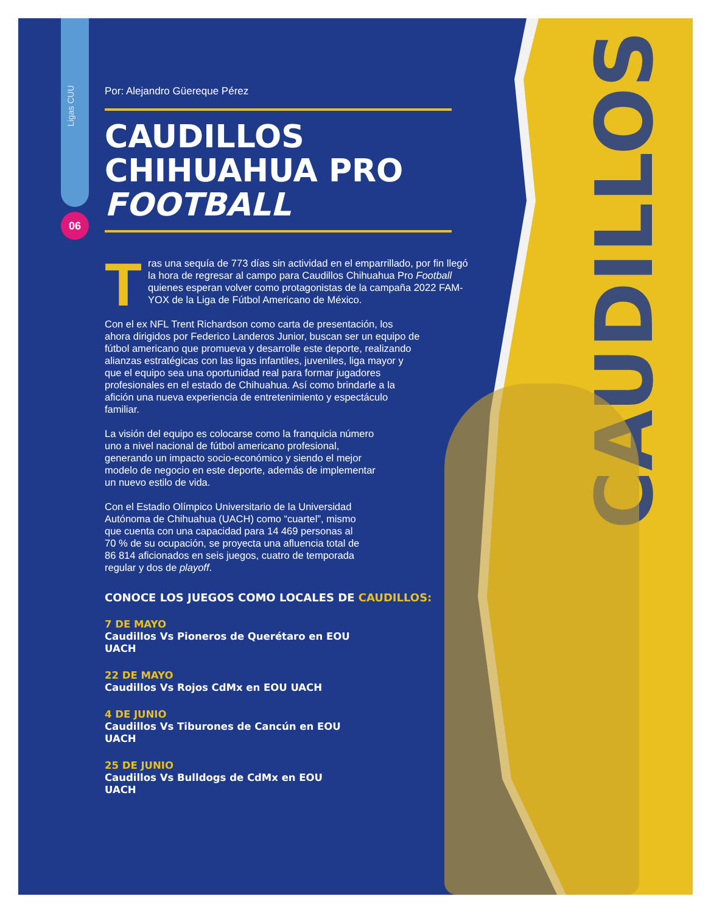CAUDILLOS
Ligas CUU
06
Por: Alejandro Güereque Pérez
CAUDILLOS CHIHUAHUA PRO FOOTBALL
Tras una sequía de 773 días sin actividad en el emparrillado, por fin llegó la hora de regresar al campo para Caudillos Chihuahua Pro Football quienes esperan volver como protagonistas de la campaña 2022 FAM-YOX de la Liga de Fútbol Americano de México.
Con el ex NFL Trent Richardson como carta de presentación, los ahora dirigidos por Federico Landeros Junior, buscan ser un equipo de fútbol americano que promueva y desarrolle este deporte, realizando alianzas estratégicas con las ligas infantiles, juveniles, liga mayor y que el equipo sea una oportunidad real para formar jugadores profesionales en el estado de Chihuahua. Así como brindarle a la afición una nueva experiencia de entretenimiento y espectáculo familiar.
La visión del equipo es colocarse como la franquicia número uno a nivel nacional de fútbol americano profesional, generando un impacto socio-económico y siendo el mejor modelo de negocio en este deporte, además de implementar un nuevo estilo de vida.
Con el Estadio Olímpico Universitario de la Universidad Autónoma de Chihuahua (UACH) como “cuartel”, mismo que cuenta con una capacidad para 14 469 personas al 70 % de su ocupación, se proyecta una afluencia total de 86 814 aficionados en seis juegos, cuatro de temporada regular y dos de playoff.
CONOCE LOS JUEGOS COMO LOCALES DE CAUDILLOS:
7 DE MAYO
Caudillos Vs Pioneros de Querétaro en EOU UACH
22 DE MAYO
Caudillos Vs Rojos CdMx en EOU UACH
4 DE JUNIO
Caudillos Vs Tiburones de Cancún en EOU UACH
25 DE JUNIO
Caudillos Vs Bulldogs de CdMx en EOU UACH